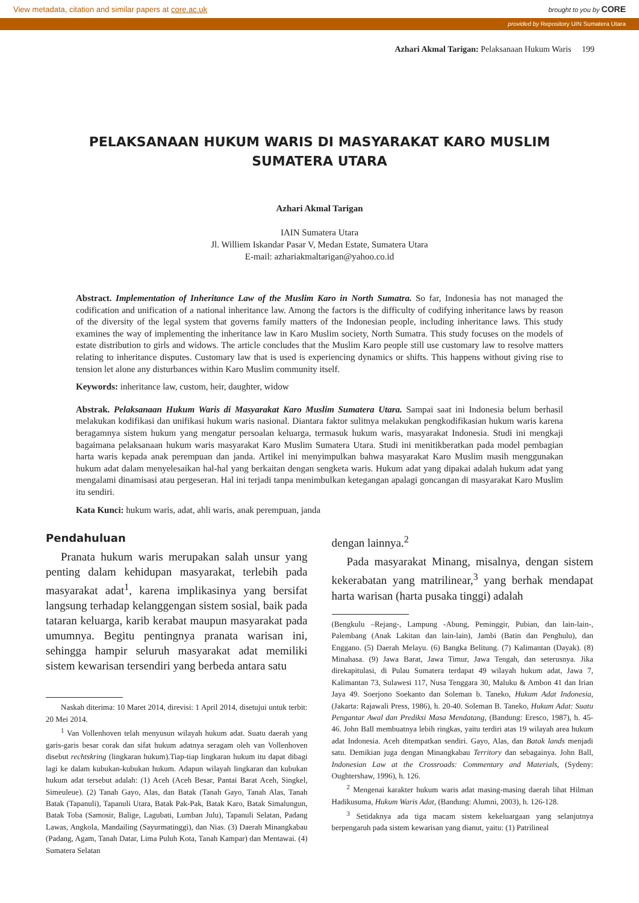View metadata, citation and similar papers at core.ac.uk brought to you by CORE
provided by Repository UIN Sumatera Utara
Azhari Akmal Tarigan: Pelaksanaan Hukum Waris 199
PELAKSANAAN HUKUM WARIS DI MASYARAKAT KARO MUSLIM SUMATERA UTARA
Azhari Akmal Tarigan
IAIN Sumatera Utara
Jl. Williem Iskandar Pasar V, Medan Estate, Sumatera Utara
E-mail: azhariakmaltarigan@yahoo.co.id
Abstract. Implementation of Inheritance Law of the Muslim Karo in North Sumatra. So far, Indonesia has not managed the codification and unification of a national inheritance law. Among the factors is the difficulty of codifying inheritance laws by reason of the diversity of the legal system that governs family matters of the Indonesian people, including inheritance laws. This study examines the way of implementing the inheritance law in Karo Muslim society, North Sumatra. This study focuses on the models of estate distribution to girls and widows. The article concludes that the Muslim Karo people still use customary law to resolve matters relating to inheritance disputes. Customary law that is used is experiencing dynamics or shifts. This happens without giving rise to tension let alone any disturbances within Karo Muslim community itself.
Keywords: inheritance law, custom, heir, daughter, widow
Abstrak. Pelaksanaan Hukum Waris di Masyarakat Karo Muslim Sumatera Utara. Sampai saat ini Indonesia belum berhasil melakukan kodifikasi dan unifikasi hukum waris nasional. Diantara faktor sulitnya melakukan pengkodifikasian hukum waris karena beragamnya sistem hukum yang mengatur persoalan keluarga, termasuk hukum waris, masyarakat Indonesia. Studi ini mengkaji bagaimana pelaksanaan hukum waris masyarakat Karo Muslim Sumatera Utara. Studi ini menitikberatkan pada model pembagian harta waris kepada anak perempuan dan janda. Artikel ini menyimpulkan bahwa masyarakat Karo Muslim masih menggunakan hukum adat dalam menyelesaikan hal-hal yang berkaitan dengan sengketa waris. Hukum adat yang dipakai adalah hukum adat yang mengalami dinamisasi atau pergeseran. Hal ini terjadi tanpa menimbulkan ketegangan apalagi goncangan di masyarakat Karo Muslim itu sendiri.
Kata Kunci: hukum waris, adat, ahli waris, anak perempuan, janda
Pendahuluan
Pranata hukum waris merupakan salah unsur yang penting dalam kehidupan masyarakat, terlebih pada masyarakat adat<sup>1</sup>, karena implikasinya yang bersifat langsung terhadap kelanggengan sistem sosial, baik pada tataran keluarga, karib kerabat maupun masyarakat pada umumnya. Begitu pentingnya pranata warisan ini, sehingga hampir seluruh masyarakat adat memiliki sistem kewarisan tersendiri yang berbeda antara satu
Naskah diterima: 10 Maret 2014, direvisi: 1 April 2014, disetujui untuk terbit: 20 Mei 2014.
<sup>1</sup> Van Vollenhoven telah menyusun wilayah hukum adat. Suatu daerah yang garis-garis besar corak dan sifat hukum adatnya seragam oleh van Vollenhoven disebut rechtskring (lingkaran hukum).Tiap-tiap lingkaran hukum itu dapat dibagi lagi ke dalam kubukan-kubukan hukum. Adapun wilayah lingkaran dan kubukan hukum adat tersebut adalah: (1) Aceh (Aceh Besar, Pantai Barat Aceh, Singkel, Simeuleue). (2) Tanah Gayo, Alas, dan Batak (Tanah Gayo, Tanah Alas, Tanah Batak (Tapanuli), Tapanuli Utara, Batak Pak-Pak, Batak Karo, Batak Simalungun, Batak Toba (Samosir, Balige, Lagubati, Lumban Julu), Tapanuli Selatan, Padang Lawas, Angkola, Mandailing (Sayurmatinggi), dan Nias. (3) Daerah Minangkabau (Padang, Agam, Tanah Datar, Lima Puluh Kota, Tanah Kampar) dan Mentawai. (4) Sumatera Selatan
dengan lainnya.<sup>2</sup>
Pada masyarakat Minang, misalnya, dengan sistem kekerabatan yang matrilinear,<sup>3</sup> yang berhak mendapat harta warisan (harta pusaka tinggi) adalah
(Bengkulu –Rejang-, Lampung -Abung, Peminggir, Pubian, dan lain-lain-, Palembang (Anak Lakitan dan lain-lain), Jambi (Batin dan Penghulu), dan Enggano. (5) Daerah Melayu. (6) Bangka Belitung. (7) Kalimantan (Dayak). (8) Minahasa. (9) Jawa Barat, Jawa Timur, Jawa Tengah, dan seterusnya. Jika direkapitulasi, di Pulau Sumatera terdapat 49 wilayah hukum adat, Jawa 7, Kalimantan 73, Sulawesi 117, Nusa Tenggara 30, Maluku & Ambon 41 dan Irian Jaya 49. Soerjono Soekanto dan Soleman b. Taneko, Hukum Adat Indonesia, (Jakarta: Rajawali Press, 1986), h. 20-40. Soleman B. Taneko, Hukum Adat: Suatu Pengantar Awal dan Prediksi Masa Mendatang, (Bandung: Eresco, 1987), h. 45-46. John Ball membuatnya lebih ringkas, yaitu terdiri atas 19 wilayah area hukum adat Indonesia. Aceh ditempatkan sendiri. Gayo, Alas, dan Batak lands menjadi satu. Demikian juga dengan Minangkabau Territory dan sebagainya. John Ball, Indonesian Law at the Crossroads: Commentary and Materials, (Sydeny: Oughtershaw, 1996), h. 126.
<sup>2</sup> Mengenai karakter hukum waris adat masing-masing daerah lihat Hilman Hadikusuma, Hukum Waris Adat, (Bandung: Alumni, 2003), h. 126-128.
<sup>3</sup> Setidaknya ada tiga macam sistem kekeluargaan yang selanjutnya berpengaruh pada sistem kewarisan yang dianut, yaitu: (1) Patrilineal